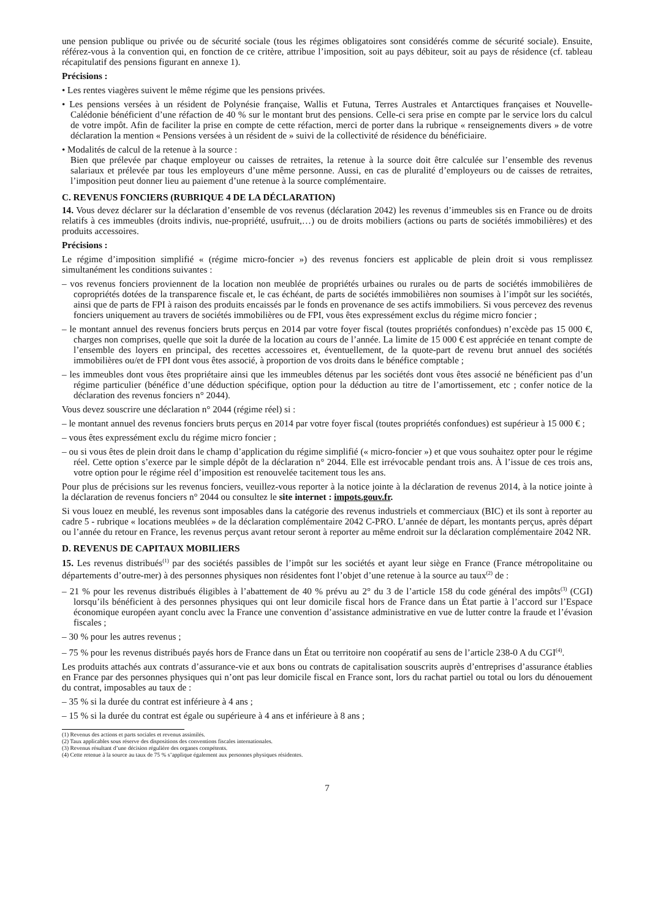une pension publique ou privée ou de sécurité sociale (tous les régimes obligatoires sont considérés comme de sécurité sociale). Ensuite, référez-vous à la convention qui, en fonction de ce critère, attribue l’imposition, soit au pays débiteur, soit au pays de résidence (cf. tableau récapitulatif des pensions figurant en annexe 1).
Précisions :
• Les rentes viagères suivent le même régime que les pensions privées.
• Les pensions versées à un résident de Polynésie française, Wallis et Futuna, Terres Australes et Antarctiques françaises et Nouvelle-Calédonie bénéficient d’une réfaction de 40 % sur le montant brut des pensions. Celle-ci sera prise en compte par le service lors du calcul de votre impôt. Afin de faciliter la prise en compte de cette réfaction, merci de porter dans la rubrique « renseignements divers » de votre déclaration la mention « Pensions versées à un résident de » suivi de la collectivité de résidence du bénéficiaire.
• Modalités de calcul de la retenue à la source :
Bien que prélevée par chaque employeur ou caisses de retraites, la retenue à la source doit être calculée sur l’ensemble des revenus salariaux et prélevée par tous les employeurs d’une même personne. Aussi, en cas de pluralité d’employeurs ou de caisses de retraites, l’imposition peut donner lieu au paiement d’une retenue à la source complémentaire.
C. REVENUS FONCIERS (RUBRIQUE 4 DE LA DÉCLARATION)
14. Vous devez déclarer sur la déclaration d’ensemble de vos revenus (déclaration 2042) les revenus d’immeubles sis en France ou de droits relatifs à ces immeubles (droits indivis, nue-propriété, usufruit,…) ou de droits mobiliers (actions ou parts de sociétés immobilières) et des produits accessoires.
Précisions :
Le régime d’imposition simplifié « (régime micro-foncier ») des revenus fonciers est applicable de plein droit si vous remplissez simultanément les conditions suivantes :
– vos revenus fonciers proviennent de la location non meublée de propriétés urbaines ou rurales ou de parts de sociétés immobilières de copropriétés dotées de la transparence fiscale et, le cas échéant, de parts de sociétés immobilières non soumises à l’impôt sur les sociétés, ainsi que de parts de FPI à raison des produits encaissés par le fonds en provenance de ses actifs immobiliers. Si vous percevez des revenus fonciers uniquement au travers de sociétés immobilières ou de FPI, vous êtes expressément exclus du régime micro foncier ;
– le montant annuel des revenus fonciers bruts perçus en 2014 par votre foyer fiscal (toutes propriétés confondues) n’excède pas 15 000 €, charges non comprises, quelle que soit la durée de la location au cours de l’année. La limite de 15 000 € est appréciée en tenant compte de l’ensemble des loyers en principal, des recettes accessoires et, éventuellement, de la quote-part de revenu brut annuel des sociétés immobilières ou/et de FPI dont vous êtes associé, à proportion de vos droits dans le bénéfice comptable ;
– les immeubles dont vous êtes propriétaire ainsi que les immeubles détenus par les sociétés dont vous êtes associé ne bénéficient pas d’un régime particulier (bénéfice d’une déduction spécifique, option pour la déduction au titre de l’amortissement, etc ; confer notice de la déclaration des revenus fonciers n° 2044).
Vous devez souscrire une déclaration n° 2044 (régime réel) si :
– le montant annuel des revenus fonciers bruts perçus en 2014 par votre foyer fiscal (toutes propriétés confondues) est supérieur à 15 000 € ;
– vous êtes expressément exclu du régime micro foncier ;
– ou si vous êtes de plein droit dans le champ d’application du régime simplifié (« micro-foncier ») et que vous souhaitez opter pour le régime réel. Cette option s’exerce par le simple dépôt de la déclaration n° 2044. Elle est irrévocable pendant trois ans. À l’issue de ces trois ans, votre option pour le régime réel d’imposition est renouvelée tacitement tous les ans.
Pour plus de précisions sur les revenus fonciers, veuillez-vous reporter à la notice jointe à la déclaration de revenus 2014, à la notice jointe à la déclaration de revenus fonciers n° 2044 ou consultez le site internet : impots.gouv.fr.
Si vous louez en meublé, les revenus sont imposables dans la catégorie des revenus industriels et commerciaux (BIC) et ils sont à reporter au cadre 5 - rubrique « locations meublées » de la déclaration complémentaire 2042 C-PRO. L’année de départ, les montants perçus, après départ ou l’année du retour en France, les revenus perçus avant retour seront à reporter au même endroit sur la déclaration complémentaire 2042 NR.
D. REVENUS DE CAPITAUX MOBILIERS
15. Les revenus distribués<sup>(1)</sup> par des sociétés passibles de l’impôt sur les sociétés et ayant leur siège en France (France métropolitaine ou départements d’outre-mer) à des personnes physiques non résidentes font l’objet d’une retenue à la source au taux<sup>(2)</sup> de :
– 21 % pour les revenus distribués éligibles à l’abattement de 40 % prévu au 2° du 3 de l’article 158 du code général des impôts<sup>(3)</sup> (CGI) lorsqu’ils bénéficient à des personnes physiques qui ont leur domicile fiscal hors de France dans un État partie à l’accord sur l’Espace économique européen ayant conclu avec la France une convention d’assistance administrative en vue de lutter contre la fraude et l’évasion fiscales ;
– 30 % pour les autres revenus ;
– 75 % pour les revenus distribués payés hors de France dans un État ou territoire non coopératif au sens de l’article 238-0 A du CGI<sup>(4)</sup>.
Les produits attachés aux contrats d’assurance-vie et aux bons ou contrats de capitalisation souscrits auprès d’entreprises d’assurance établies en France par des personnes physiques qui n’ont pas leur domicile fiscal en France sont, lors du rachat partiel ou total ou lors du dénouement du contrat, imposables au taux de :
– 35 % si la durée du contrat est inférieure à 4 ans ;
– 15 % si la durée du contrat est égale ou supérieure à 4 ans et inférieure à 8 ans ;
(1) Revenus des actions et parts sociales et revenus assimilés.
(2) Taux applicables sous réserve des dispositions des conventions fiscales internationales.
(3) Revenus résultant d’une décision régulière des organes compétents.
(4) Cette retenue à la source au taux de 75 % s’applique également aux personnes physiques résidentes.
7